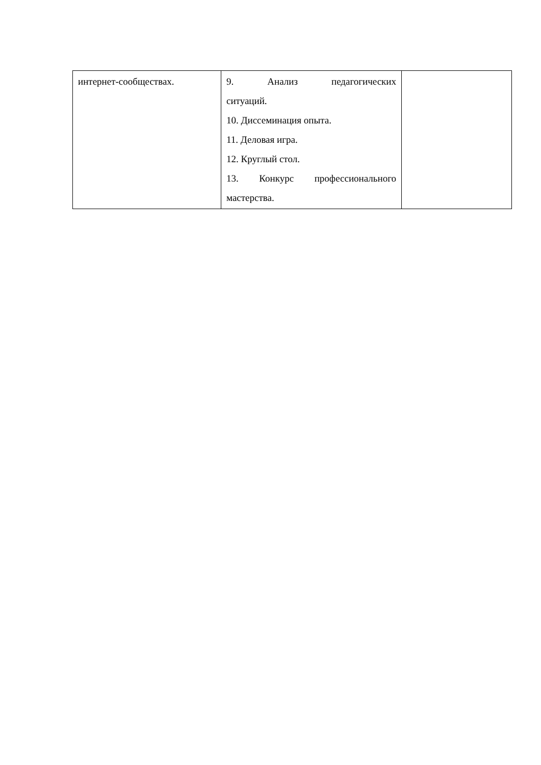| интернет-сообществах. | 9. Анализ педагогических ситуаций. 10. Диссеминация опыта. 11. Деловая игра. 12. Круглый стол. 13. Конкурс профессионального мастерства. | |